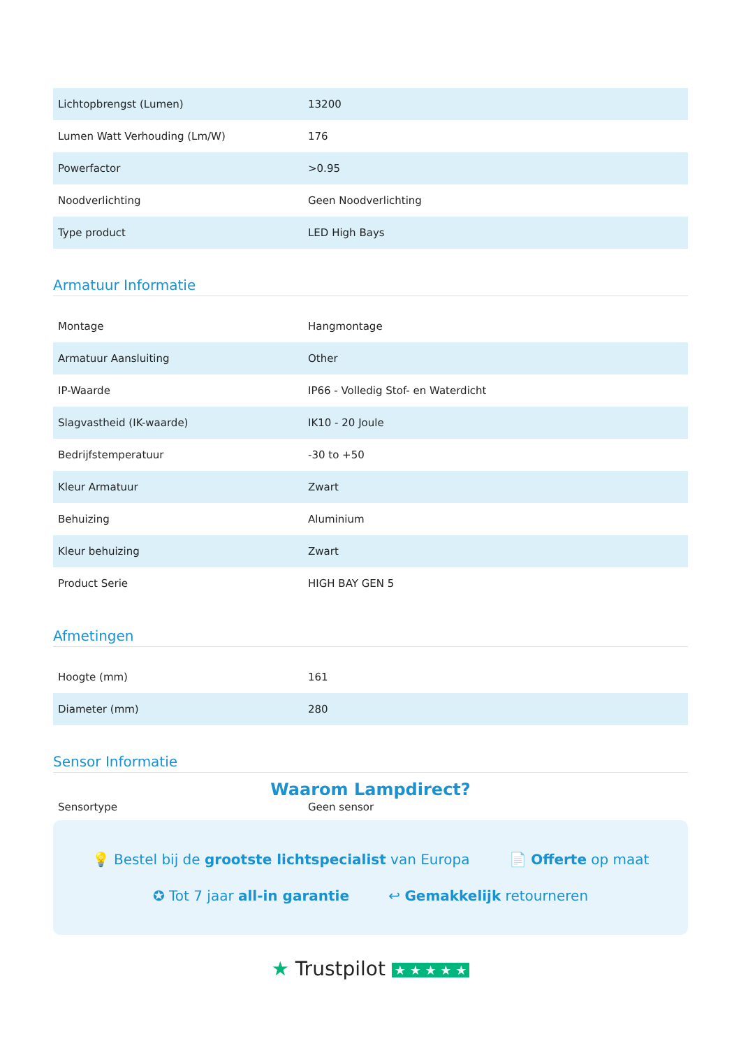| Lichtopbrengst (Lumen) | 13200 |
| Lumen Watt Verhouding (Lm/W) | 176 |
| Powerfactor | >0.95 |
| Noodverlichting | Geen Noodverlichting |
| Type product | LED High Bays |
Armatuur Informatie
| Montage | Hangmontage |
| Armatuur Aansluiting | Other |
| IP-Waarde | IP66 - Volledig Stof- en Waterdicht |
| Slagvastheid (IK-waarde) | IK10 - 20 Joule |
| Bedrijfstemperatuur | -30 to +50 |
| Kleur Armatuur | Zwart |
| Behuizing | Aluminium |
| Kleur behuizing | Zwart |
| Product Serie | HIGH BAY GEN 5 |
Afmetingen
| Hoogte (mm) | 161 |
| Diameter (mm) | 280 |
Sensor Informatie
Waarom Lampdirect?
| Sensortype | Geen sensor |
💡 Bestel bij de grootste lichtspecialist van Europa 📄 Offerte op maat
✪ Tot 7 jaar all-in garantie ↩ Gemakkelijk retourneren
★ Trustpilot ★ ★ ★ ★ ★